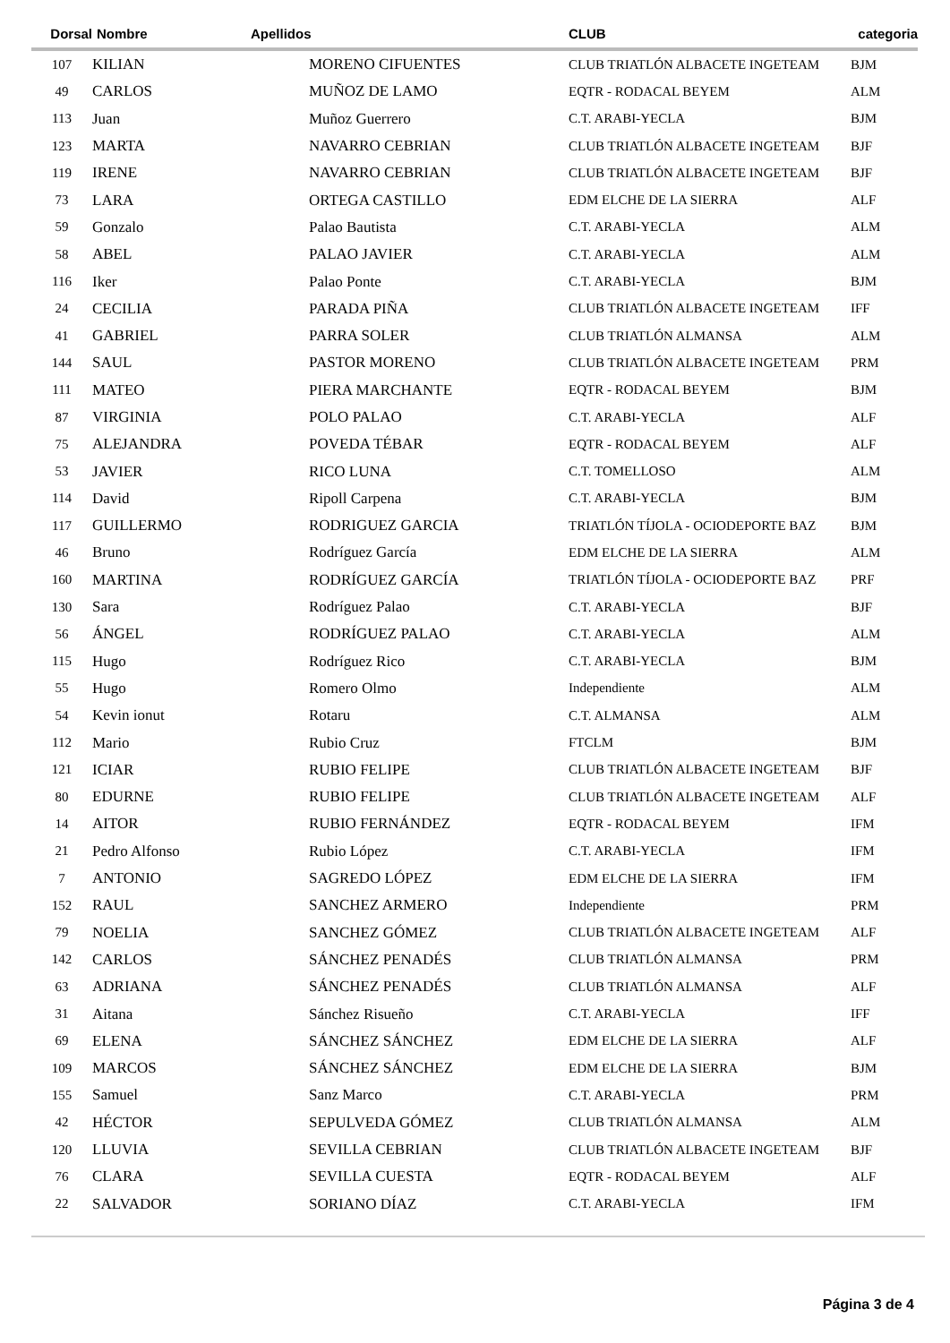| Dorsal | Nombre | Apellidos | CLUB | categoria |
| --- | --- | --- | --- | --- |
| 107 | KILIAN | MORENO CIFUENTES | CLUB TRIATLÓN ALBACETE INGETEAM | BJM |
| 49 | CARLOS | MUÑOZ DE LAMO | EQTR - RODACAL BEYEM | ALM |
| 113 | Juan | Muñoz Guerrero | C.T. ARABI-YECLA | BJM |
| 123 | MARTA | NAVARRO CEBRIAN | CLUB TRIATLÓN ALBACETE INGETEAM | BJF |
| 119 | IRENE | NAVARRO CEBRIAN | CLUB TRIATLÓN ALBACETE INGETEAM | BJF |
| 73 | LARA | ORTEGA CASTILLO | EDM ELCHE DE LA SIERRA | ALF |
| 59 | Gonzalo | Palao Bautista | C.T. ARABI-YECLA | ALM |
| 58 | ABEL | PALAO JAVIER | C.T. ARABI-YECLA | ALM |
| 116 | Iker | Palao Ponte | C.T. ARABI-YECLA | BJM |
| 24 | CECILIA | PARADA PIÑA | CLUB TRIATLÓN ALBACETE INGETEAM | IFF |
| 41 | GABRIEL | PARRA SOLER | CLUB TRIATLÓN ALMANSA | ALM |
| 144 | SAUL | PASTOR MORENO | CLUB TRIATLÓN ALBACETE INGETEAM | PRM |
| 111 | MATEO | PIERA MARCHANTE | EQTR - RODACAL BEYEM | BJM |
| 87 | VIRGINIA | POLO PALAO | C.T. ARABI-YECLA | ALF |
| 75 | ALEJANDRA | POVEDA TÉBAR | EQTR - RODACAL BEYEM | ALF |
| 53 | JAVIER | RICO LUNA | C.T. TOMELLOSO | ALM |
| 114 | David | Ripoll Carpena | C.T. ARABI-YECLA | BJM |
| 117 | GUILLERMO | RODRIGUEZ GARCIA | TRIATLÓN TÍJOLA - OCIODEPORTE BAZ | BJM |
| 46 | Bruno | Rodríguez García | EDM ELCHE DE LA SIERRA | ALM |
| 160 | MARTINA | RODRÍGUEZ GARCÍA | TRIATLÓN TÍJOLA - OCIODEPORTE BAZ | PRF |
| 130 | Sara | Rodríguez Palao | C.T. ARABI-YECLA | BJF |
| 56 | ÁNGEL | RODRÍGUEZ PALAO | C.T. ARABI-YECLA | ALM |
| 115 | Hugo | Rodríguez Rico | C.T. ARABI-YECLA | BJM |
| 55 | Hugo | Romero Olmo | Independiente | ALM |
| 54 | Kevin ionut | Rotaru | C.T. ALMANSA | ALM |
| 112 | Mario | Rubio Cruz | FTCLM | BJM |
| 121 | ICIAR | RUBIO FELIPE | CLUB TRIATLÓN ALBACETE INGETEAM | BJF |
| 80 | EDURNE | RUBIO FELIPE | CLUB TRIATLÓN ALBACETE INGETEAM | ALF |
| 14 | AITOR | RUBIO FERNÁNDEZ | EQTR - RODACAL BEYEM | IFM |
| 21 | Pedro Alfonso | Rubio López | C.T. ARABI-YECLA | IFM |
| 7 | ANTONIO | SAGREDO LÓPEZ | EDM ELCHE DE LA SIERRA | IFM |
| 152 | RAUL | SANCHEZ ARMERO | Independiente | PRM |
| 79 | NOELIA | SANCHEZ GÓMEZ | CLUB TRIATLÓN ALBACETE INGETEAM | ALF |
| 142 | CARLOS | SÁNCHEZ PENADÉS | CLUB TRIATLÓN ALMANSA | PRM |
| 63 | ADRIANA | SÁNCHEZ PENADÉS | CLUB TRIATLÓN ALMANSA | ALF |
| 31 | Aitana | Sánchez Risueño | C.T. ARABI-YECLA | IFF |
| 69 | ELENA | SÁNCHEZ SÁNCHEZ | EDM ELCHE DE LA SIERRA | ALF |
| 109 | MARCOS | SÁNCHEZ SÁNCHEZ | EDM ELCHE DE LA SIERRA | BJM |
| 155 | Samuel | Sanz Marco | C.T. ARABI-YECLA | PRM |
| 42 | HÉCTOR | SEPULVEDA GÓMEZ | CLUB TRIATLÓN ALMANSA | ALM |
| 120 | LLUVIA | SEVILLA CEBRIAN | CLUB TRIATLÓN ALBACETE INGETEAM | BJF |
| 76 | CLARA | SEVILLA CUESTA | EQTR - RODACAL BEYEM | ALF |
| 22 | SALVADOR | SORIANO DÍAZ | C.T. ARABI-YECLA | IFM |
Página 3 de 4